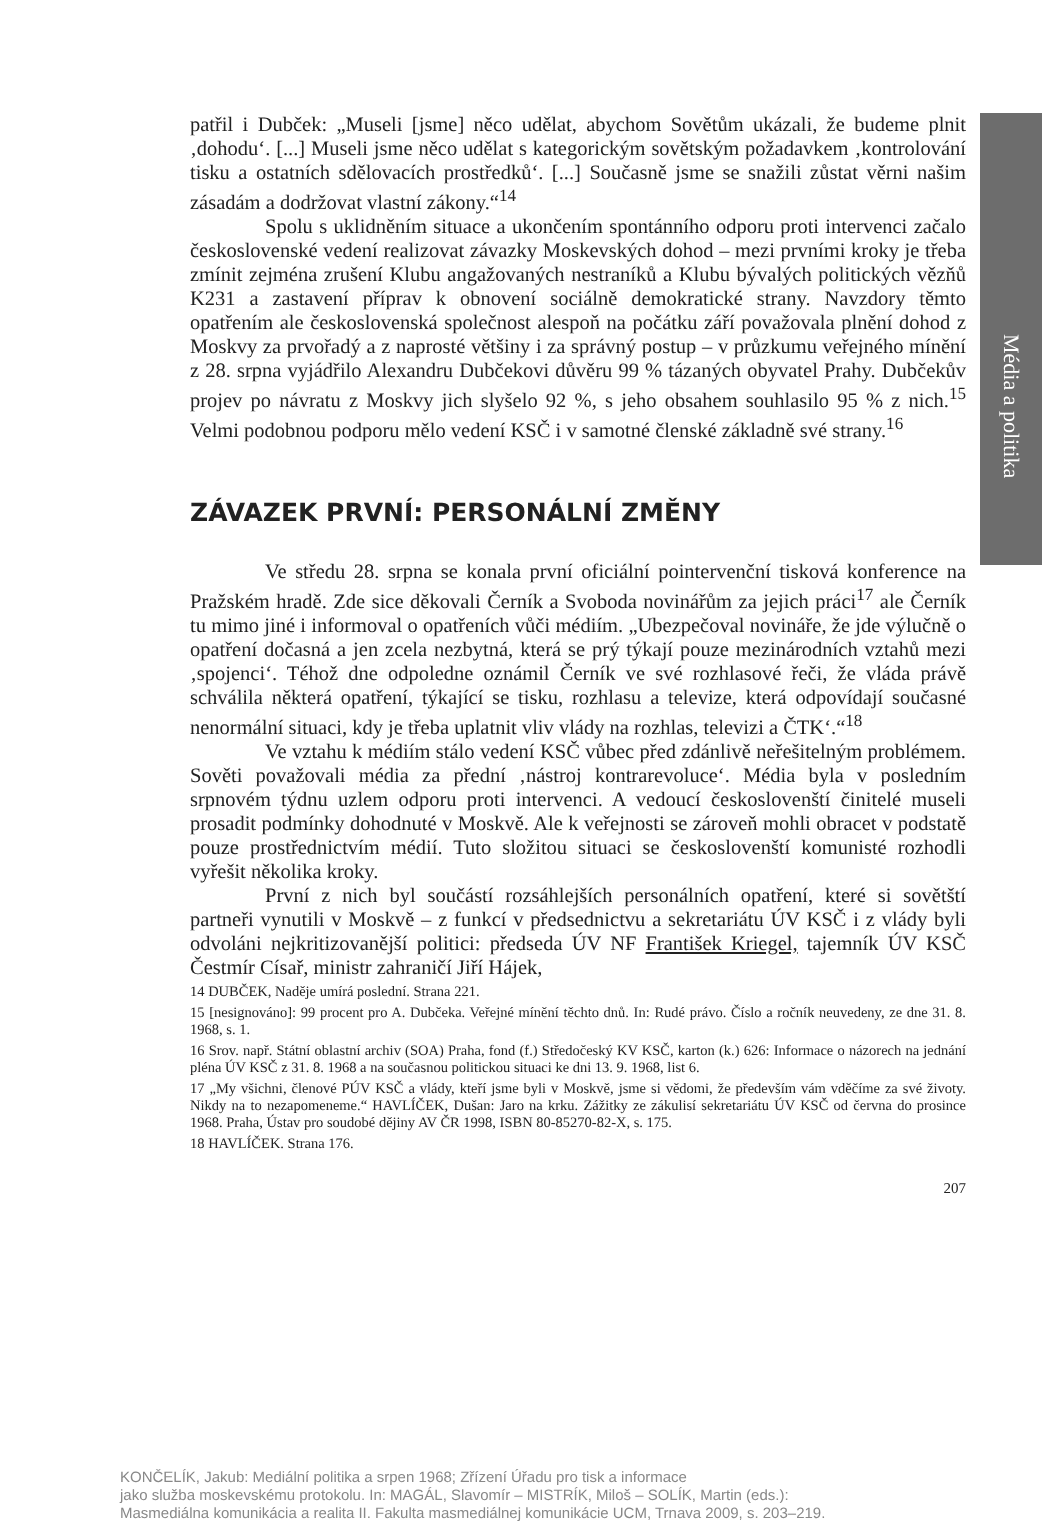Média a politika
patřil i Dubček: „Museli [jsme] něco udělat, abychom Sovětům ukázali, že budeme plnit ‚dohodu‘. [...] Museli jsme něco udělat s kategorickým sovětským požadavkem ‚kontrolování tisku a ostatních sdělovacích prostředků‘. [...] Současně jsme se snažili zůstat věrni našim zásadám a dodržovat vlastní zákony.“<sup>14</sup>
Spolu s uklidněním situace a ukončením spontánního odporu proti intervenci začalo československé vedení realizovat závazky Moskevských dohod – mezi prvními kroky je třeba zmínit zejména zrušení Klubu angažovaných nestraníků a Klubu bývalých politických vězňů K231 a zastavení příprav k obnovení sociálně demokratické strany. Navzdory těmto opatřením ale československá společnost alespoň na počátku září považovala plnění dohod z Moskvy za prvořadý a z naprosté většiny i za správný postup – v průzkumu veřejného mínění z 28. srpna vyjádřilo Alexandru Dubčekovi důvěru 99 % tázaných obyvatel Prahy. Dubčekův projev po návratu z Moskvy jich slyšelo 92 %, s jeho obsahem souhlasilo 95 % z nich.<sup>15</sup> Velmi podobnou podporu mělo vedení KSČ i v samotné členské základně své strany.<sup>16</sup>
ZÁVAZEK PRVNÍ: PERSONÁLNÍ ZMĚNY
Ve středu 28. srpna se konala první oficiální pointervenční tisková konference na Pražském hradě. Zde sice děkovali Černík a Svoboda novinářům za jejich práci<sup>17</sup> ale Černík tu mimo jiné i informoval o opatřeních vůči médiím. „Ubezpečoval novináře, že jde výlučně o opatření dočasná a jen zcela nezbytná, která se prý týkají pouze mezinárodních vztahů mezi ‚spojenci‘. Téhož dne odpoledne oznámil Černík ve své rozhlasové řeči, že vláda právě schválila některá opatření, týkající se tisku, rozhlasu a televize, která odpovídají současné nenormální situaci, kdy je třeba uplatnit vliv vlády na rozhlas, televizi a ČTK‘.“<sup>18</sup>
Ve vztahu k médiím stálo vedení KSČ vůbec před zdánlivě neřešitelným problémem. Sověti považovali média za přední ‚nástroj kontrarevoluce‘. Média byla v posledním srpnovém týdnu uzlem odporu proti intervenci. A vedoucí českoslovenští činitelé museli prosadit podmínky dohodnuté v Moskvě. Ale k veřejnosti se zároveň mohli obracet v podstatě pouze prostřednictvím médií. Tuto složitou situaci se českoslovenští komunisté rozhodli vyřešit několika kroky.
První z nich byl součástí rozsáhlejších personálních opatření, které si sovětští partneři vynutili v Moskvě – z funkcí v předsednictvu a sekretariátu ÚV KSČ i z vlády byli odvoláni nejkritizovanější politici: předseda ÚV NF František Kriegel, tajemník ÚV KSČ Čestmír Císař, ministr zahraničí Jiří Hájek,
14 DUBČEK, Naděje umírá poslední. Strana 221.
15 [nesignováno]: 99 procent pro A. Dubčeka. Veřejné mínění těchto dnů. In: Rudé právo. Číslo a ročník neuvedeny, ze dne 31. 8. 1968, s. 1.
16 Srov. např. Státní oblastní archiv (SOA) Praha, fond (f.) Středočeský KV KSČ, karton (k.) 626: Informace o názorech na jednání pléna ÚV KSČ z 31. 8. 1968 a na současnou politickou situaci ke dni 13. 9. 1968, list 6.
17 „My všichni, členové PÚV KSČ a vlády, kteří jsme byli v Moskvě, jsme si vědomi, že především vám vděčíme za své životy. Nikdy na to nezapomeneme.“ HAVLÍČEK, Dušan: Jaro na krku. Zážitky ze zákulisí sekretariátu ÚV KSČ od června do prosince 1968. Praha, Ústav pro soudobé dějiny AV ČR 1998, ISBN 80-85270-82-X, s. 175.
18 HAVLÍČEK. Strana 176.
207
KONČELÍK, Jakub: Mediální politika a srpen 1968; Zřízení Úřadu pro tisk a informace
jako služba moskevskému protokolu. In: MAGÁL, Slavomír – MISTRÍK, Miloš – SOLÍK, Martin (eds.):
Masmediálna komunikácia a realita II. Fakulta masmediálnej komunikácie UCM, Trnava 2009, s. 203–219.